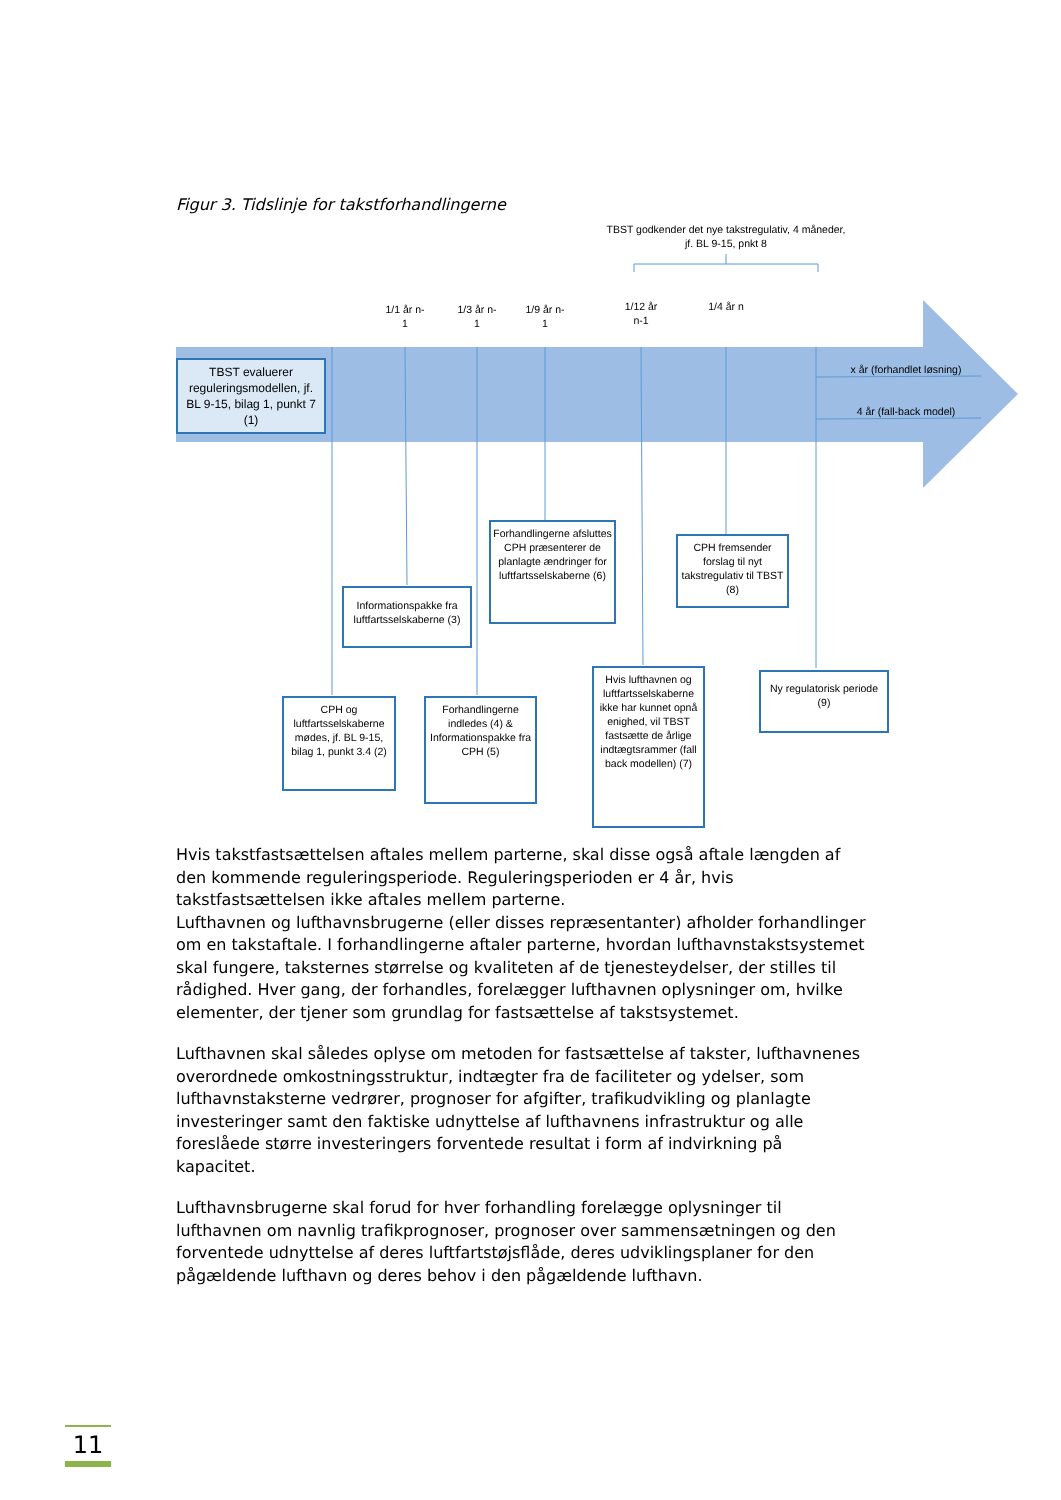Figur 3. Tidslinje for takstforhandlingerne
TBST godkender det nye takstregulativ, 4 måneder, jf. BL 9-15, pnkt 8
1/1 år n-1
1/3 år n-1
1/9 år n-1
1/12 år n-1
1/4 år n
x år (forhandlet løsning)
4 år (fall-back model)
TBST evaluerer reguleringsmodellen, jf. BL 9-15, bilag 1, punkt 7 (1)
Informationspakke fra luftfartsselskaberne (3)
Forhandlingerne afsluttes CPH præsenterer de planlagte ændringer for luftfartsselskaberne (6)
CPH fremsender forslag til nyt takstregulativ til TBST (8)
CPH og luftfartsselskaberne mødes, jf. BL 9-15, bilag 1, punkt 3.4 (2)
Forhandlingerne indledes (4) & Informationspakke fra CPH (5)
Hvis lufthavnen og luftfartsselskaberne ikke har kunnet opnå enighed, vil TBST fastsætte de årlige indtægtsrammer (fall back modellen) (7)
Ny regulatorisk periode (9)
Hvis takstfastsættelsen aftales mellem parterne, skal disse også aftale længden af den kommende reguleringsperiode. Reguleringsperioden er 4 år, hvis takstfastsættelsen ikke aftales mellem parterne.
Lufthavnen og lufthavnsbrugerne (eller disses repræsentanter) afholder forhandlinger om en takstaftale. I forhandlingerne aftaler parterne, hvordan lufthavnstakstsystemet skal fungere, taksternes størrelse og kvaliteten af de tjenesteydelser, der stilles til rådighed. Hver gang, der forhandles, forelægger lufthavnen oplysninger om, hvilke elementer, der tjener som grundlag for fastsættelse af takstsystemet.
Lufthavnen skal således oplyse om metoden for fastsættelse af takster, lufthavnenes overordnede omkostningsstruktur, indtægter fra de faciliteter og ydelser, som lufthavnstaksterne vedrører, prognoser for afgifter, trafikudvikling og planlagte investeringer samt den faktiske udnyttelse af lufthavnens infrastruktur og alle foreslåede større investeringers forventede resultat i form af indvirkning på kapacitet.
Lufthavnsbrugerne skal forud for hver forhandling forelægge oplysninger til lufthavnen om navnlig trafikprognoser, prognoser over sammensætningen og den forventede udnyttelse af deres luftfartstøjsflåde, deres udviklingsplaner for den pågældende lufthavn og deres behov i den pågældende lufthavn.
11